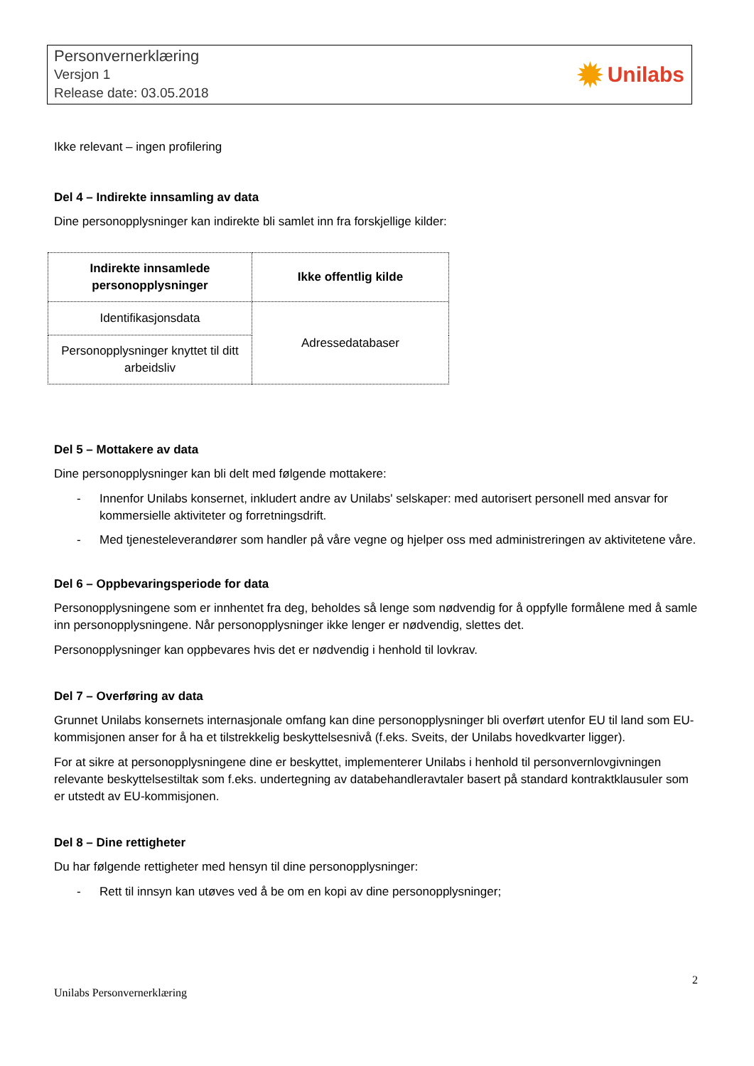Personvernerklæring
Versjon 1
Release date: 03.05.2018
✹ Unilabs
Ikke relevant – ingen profilering
Del 4 – Indirekte innsamling av data
Dine personopplysninger kan indirekte bli samlet inn fra forskjellige kilder:
| Indirekte innsamlede personopplysninger | Ikke offentlig kilde |
| --- | --- |
| Identifikasjonsdata | Adressedatabaser |
| Personopplysninger knyttet til ditt arbeidsliv | |
Del 5 – Mottakere av data
Dine personopplysninger kan bli delt med følgende mottakere:
- Innenfor Unilabs konsernet, inkludert andre av Unilabs' selskaper: med autorisert personell med ansvar for kommersielle aktiviteter og forretningsdrift.
- Med tjenesteleverandører som handler på våre vegne og hjelper oss med administreringen av aktivitetene våre.
Del 6 – Oppbevaringsperiode for data
Personopplysningene som er innhentet fra deg, beholdes så lenge som nødvendig for å oppfylle formålene med å samle inn personopplysningene. Når personopplysninger ikke lenger er nødvendig, slettes det.
Personopplysninger kan oppbevares hvis det er nødvendig i henhold til lovkrav.
Del 7 – Overføring av data
Grunnet Unilabs konsernets internasjonale omfang kan dine personopplysninger bli overført utenfor EU til land som EU-kommisjonen anser for å ha et tilstrekkelig beskyttelsesnivå (f.eks. Sveits, der Unilabs hovedkvarter ligger).
For at sikre at personopplysningene dine er beskyttet, implementerer Unilabs i henhold til personvernlovgivningen relevante beskyttelsestiltak som f.eks. undertegning av databehandleravtaler basert på standard kontraktklausuler som er utstedt av EU-kommisjonen.
Del 8 – Dine rettigheter
Du har følgende rettigheter med hensyn til dine personopplysninger:
- Rett til innsyn kan utøves ved å be om en kopi av dine personopplysninger;
2
Unilabs Personvernerklæring